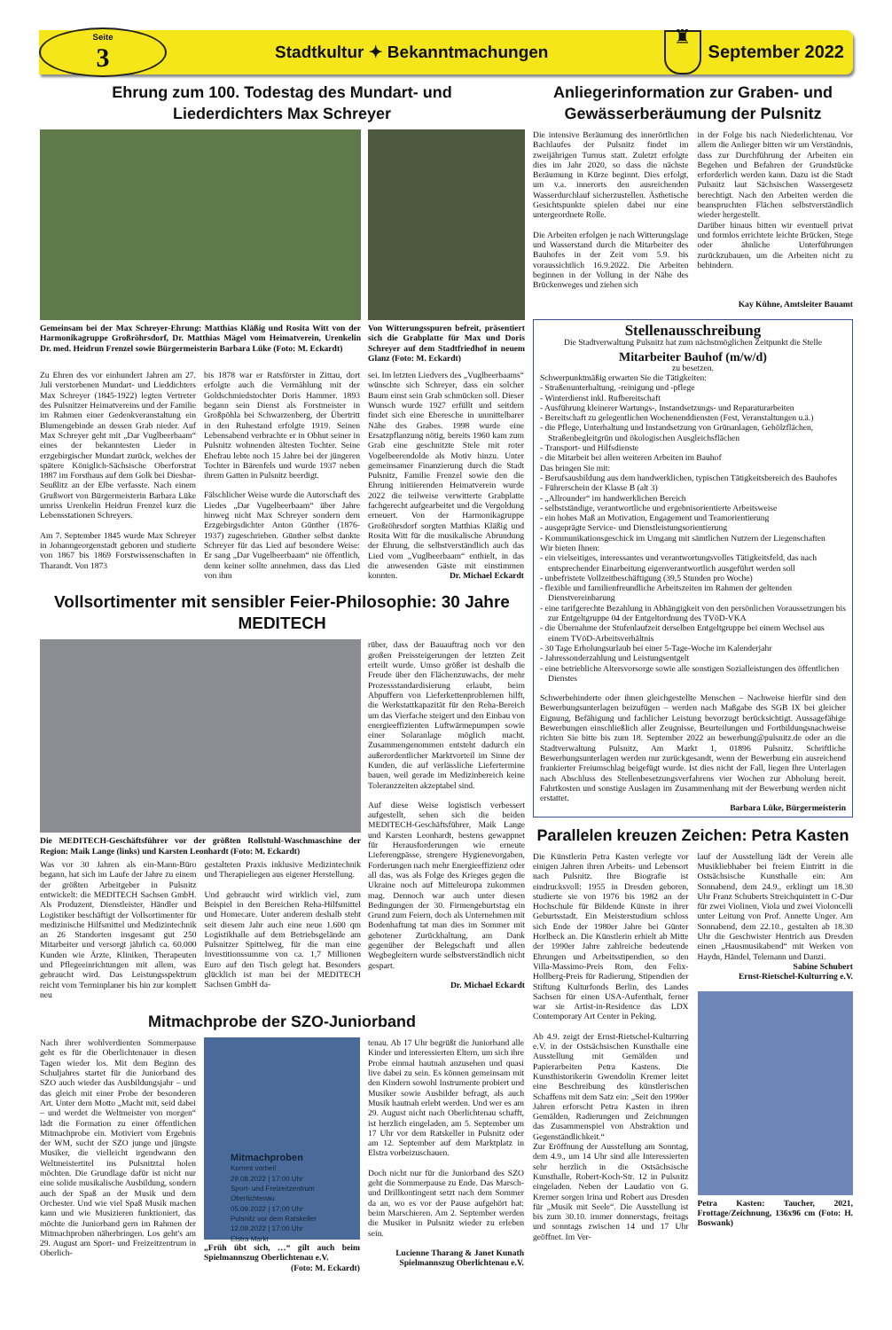Seite
3
Stadtkultur ✦ Bekanntmachungen
♜
September 2022
Ehrung zum 100. Todestag des Mundart- und
Liederdichters Max Schreyer
Gemeinsam bei der Max Schreyer-Ehrung: Matthias Kläßig und Rosita Witt von der Harmonikagruppe Großröhrsdorf, Dr. Matthias Mägel vom Heimatverein, Urenkelin Dr. med. Heidrun Frenzel sowie Bürgermeisterin Barbara Lüke (Foto: M. Eckardt)
Von Witterungsspuren befreit, präsentiert sich die Grabplatte für Max und Doris Schreyer auf dem Stadtfriedhof in neuem Glanz (Foto: M. Eckardt)
Zu Ehren des vor einhundert Jahren am 27. Juli verstorbenen Mundart- und Lieddichters Max Schreyer (1845-1922) legten Vertreter des Pulsnitzer Heimatvereins und der Familie im Rahmen einer Gedenkveranstaltung ein Blumengebinde an dessen Grab nieder. Auf Max Schreyer geht mit „Dar Vuglbeerbaam“ eines der bekanntesten Lieder in erzgebirgischer Mundart zurück, welches der spätere Königlich-Sächsische Oberforstrat 1887 im Forsthaus auf dem Golk bei Diesbar-Seußlitz an der Elbe verfasste. Nach einem Grußwort von Bürgermeisterin Barbara Lüke umriss Urenkelin Heidrun Frenzel kurz die Lebensstationen Schreyers.
Am 7. September 1845 wurde Max Schreyer in Johanngeorgenstadt geboren und studierte von 1867 bis 1869 Forstwissenschaften in Tharandt. Von 1873
bis 1878 war er Ratsförster in Zittau, dort erfolgte auch die Vermählung mit der Goldschmiedstochter Doris Hammer. 1893 begann sein Dienst als Forstmeister in Großpöhla bei Schwarzenberg, der Übertritt in den Ruhestand erfolgte 1919. Seinen Lebensabend verbrachte er in Obhut seiner in Pulsnitz wohnenden ältesten Tochter. Seine Ehefrau lebte noch 15 Jahre bei der jüngeren Tochter in Bärenfels und wurde 1937 neben ihrem Gatten in Pulsnitz beerdigt.
Fälschlicher Weise wurde die Autorschaft des Liedes „Dar Vugelbeerbaam“ über Jahre hinweg nicht Max Schreyer sondern dem Erzgebirgsdichter Anton Günther (1876-1937) zugeschrieben. Günther selbst dankte Schreyer für das Lied auf besondere Weise: Er sang „Dar Vugelbeerbaam“ nie öffentlich, denn keiner sollte annehmen, dass das Lied von ihm
sei. Im letzten Liedvers des „Vuglbeerbaams“ wünschte sich Schreyer, dass ein solcher Baum einst sein Grab schmücken soll. Dieser Wunsch wurde 1927 erfüllt und seitdem findet sich eine Eberesche in unmittelbarer Nähe des Grabes. 1998 wurde eine Ersatzpflanzung nötig, bereits 1960 kam zum Grab eine geschnitzte Stele mit roter Vogelbeerendolde als Motiv hinzu. Unter gemeinsamer Finanzierung durch die Stadt Pulsnitz, Familie Frenzel sowie den die Ehrung initiierenden Heimatverein wurde 2022 die teilweise verwitterte Grabplatte fachgerecht aufgearbeitet und die Vergoldung erneuert. Von der Harmonikagruppe Großröhrsdorf sorgten Matthias Kläßig und Rosita Witt für die musikalische Abrundung der Ehrung, die selbstverständlich auch das Lied vom „Vuglbeerbaam“ enthielt, in das die anwesenden Gäste mit einstimmen konnten. Dr. Michael Eckardt
Vollsortimenter mit sensibler Feier-Philosophie: 30 Jahre MEDITECH
Die MEDITECH-Geschäftsführer vor der größten Rollstuhl-Waschmaschine der Region: Maik Lange (links) und Karsten Leonhardt (Foto: M. Eckardt)
Was vor 30 Jahren als ein-Mann-Büro begann, hat sich im Laufe der Jahre zu einem der größten Arbeitgeber in Pulsnitz entwickelt: die MEDITECH Sachsen GmbH. Als Produzent, Dienstleister, Händler und Logistiker beschäftigt der Vollsortimenter für medizinische Hilfsmittel und Medizintechnik an 26 Standorten insgesamt gut 250 Mitarbeiter und versorgt jährlich ca. 60.000 Kunden wie Ärzte, Kliniken, Therapeuten und Pflegeeinrichtungen mit allem, was gebraucht wird. Das Leistungsspektrum reicht vom Terminplaner bis hin zur komplett neu
gestalteten Praxis inklusive Medizintechnik und Therapieliegen aus eigener Herstellung.
Und gebraucht wird wirklich viel, zum Beispiel in den Bereichen Reha-Hilfsmittel und Homecare. Unter anderem deshalb steht seit diesem Jahr auch eine neue 1.600 qm Logistikhalle auf dem Betriebsgelände am Pulsnitzer Spittelweg, für die man eine Investitionssumme von ca. 1,7 Millionen Euro auf den Tisch gelegt hat. Besonders glücklich ist man bei der MEDITECH Sachsen GmbH da-
rüber, dass der Bauauftrag noch vor den großen Preissteigerungen der letzten Zeit erteilt wurde. Umso größer ist deshalb die Freude über den Flächenzuwachs, der mehr Prozessstandardisierung erlaubt, beim Abpuffern von Lieferkettenproblemen hilft, die Werkstattkapazität für den Reha-Bereich um das Vierfache steigert und den Einbau von energieeffizienten Luftwärmepumpen sowie einer Solaranlage möglich macht. Zusammengenommen entsteht dadurch ein außerordentlicher Marktvorteil im Sinne der Kunden, die auf verlässliche Liefertermine bauen, weil gerade im Medizinbereich keine Toleranzzeiten akzeptabel sind.
Auf diese Weise logistisch verbessert aufgestellt, sehen sich die beiden MEDITECH-Geschäftsführer, Maik Lange und Karsten Leonhardt, bestens gewappnet für Herausforderungen wie erneute Lieferengpässe, strengere Hygienevorgaben, Forderungen nach mehr Energieeffizienz oder all das, was als Folge des Krieges gegen die Ukraine noch auf Mitteleuropa zukommen mag. Dennoch war auch unter diesen Bedingungen der 30. Firmengeburtstag ein Grund zum Feiern, doch als Unternehmen mit Bodenhaftung tat man dies im Sommer mit gebotener Zurückhaltung, am Dank gegenüber der Belegschaft und allen Wegbegleitern wurde selbstverständlich nicht gespart.
Dr. Michael Eckardt
Mitmachprobe der SZO-Juniorband
Nach ihrer wohlverdienten Sommerpause geht es für die Oberlichtenauer in diesen Tagen wieder los. Mit dem Beginn des Schuljahres startet für die Juniorband des SZO auch wieder das Ausbildungsjahr – und das gleich mit einer Probe der besonderen Art. Unter dem Motto „Macht mit, seid dabei – und werdet die Weltmeister von morgen“ lädt die Formation zu einer öffentlichen Mitmachprobe ein. Motiviert vom Ergebnis der WM, sucht der SZO junge und jüngste Musiker, die vielleicht irgendwann den Weltmeistertitel ins Pulsnitztal holen möchten. Die Grundlage dafür ist nicht nur eine solide musikalische Ausbildung, sondern auch der Spaß an der Musik und dem Orchester. Und wie viel Spaß Musik machen kann und wie Musizieren funktioniert, das möchte die Juniorband gern im Rahmen der Mitmachproben näherbringen. Los geht's am 29. August am Sport- und Freizeitzentrum in Oberlich-
Mitmachproben
Kommt vorbei!
29.08.2022 | 17:00 Uhr
Sport- und Freizeitzentrum Oberlichtenau
05.09.2022 | 17:00 Uhr
Pulsnitz vor dem Ratskeller
12.09.2022 | 17:00 Uhr
Elstra Markt
„Früh übt sich, …“ gilt auch beim Spielmannszug Oberlichtenau e.V.
(Foto: M. Eckardt)
tenau. Ab 17 Uhr begrüßt die Juniorband alle Kinder und interessierten Eltern, um sich ihre Probe einmal hautnah anzusehen und quasi live dabei zu sein. Es können gemeinsam mit den Kindern sowohl Instrumente probiert und Musiker sowie Ausbilder befragt, als auch Musik hautnah erlebt werden. Und wer es am 29. August nicht nach Oberlichtenau schafft, ist herzlich eingeladen, am 5. September um 17 Uhr vor dem Ratskeller in Pulsnitz oder am 12. September auf dem Marktplatz in Elstra vorbeizuschauen.
Doch nicht nur für die Juniorband des SZO geht die Sommerpause zu Ende. Das Marsch- und Drillkontingent setzt nach dem Sommer da an, wo es vor der Pause aufgehört hat: beim Marschieren. Am 2. September werden die Musiker in Pulsnitz wieder zu erleben sein.
Lucienne Tharang & Janet Kunath
Spielmannszug Oberlichtenau e.V.
Anliegerinformation zur Graben- und
Gewässerberäumung der Pulsnitz
Die intensive Beräumung des innerörtlichen Bachlaufes der Pulsnitz findet im zweijährigen Turnus statt. Zuletzt erfolgte dies im Jahr 2020, so dass die nächste Beräumung in Kürze beginnt. Dies erfolgt, um v.a. innerorts den ausreichenden Wasserdurchlauf sicherzustellen. Ästhetische Gesichtspunkte spielen dabei nur eine untergeordnete Rolle.
Die Arbeiten erfolgen je nach Witterungslage und Wasserstand durch die Mitarbeiter des Bauhofes in der Zeit vom 5.9. bis voraussichtlich 16.9.2022. Die Arbeiten beginnen in der Vollung in der Nähe des Brückenweges und ziehen sich
in der Folge bis nach Niederlichtenau. Vor allem die Anlieger bitten wir um Verständnis, dass zur Durchführung der Arbeiten ein Begehen und Befahren der Grundstücke erforderlich werden kann. Dazu ist die Stadt Pulsnitz laut Sächsischen Wassergesetz berechtigt. Nach den Arbeiten werden die beanspruchten Flächen selbstverständlich wieder hergestellt.
Darüber hinaus bitten wir eventuell privat und formlos errichtete leichte Brücken, Stege oder ähnliche Unterführungen zurückzubauen, um die Arbeiten nicht zu behindern.
Kay Kühne, Amtsleiter Bauamt
Stellenausschreibung
Die Stadtverwaltung Pulsnitz hat zum nächstmöglichen Zeitpunkt die Stelle
Mitarbeiter Bauhof (m/w/d)
zu besetzen.
Schwerpunktmäßig erwarten Sie die Tätigkeiten:
- Straßenunterhaltung, -reinigung und -pflege
- Winterdienst inkl. Rufbereitschaft
- Ausführung kleinerer Wartungs-, Instandsetzungs- und Reparaturarbeiten
- Bereitschaft zu gelegentlichen Wochenenddiensten (Fest, Veranstaltungen u.ä.)
- die Pflege, Unterhaltung und Instandsetzung von Grünanlagen, Gehölzflächen, Straßenbegleitgrün und ökologischen Ausgleichsflächen
- Transport- und Hilfsdienste
- die Mitarbeit bei allen weiteren Arbeiten im Bauhof
Das bringen Sie mit:
- Berufsausbildung aus dem handwerklichen, typischen Tätigkeitsbereich des Bauhofes
- Führerschein der Klasse B (alt 3)
- „Allrounder“ im handwerklichen Bereich
- selbstständige, verantwortliche und ergebnisorientierte Arbeitsweise
- ein hohes Maß an Motivation, Engagement und Teamorientierung
- ausgeprägte Service- und Dienstleistungsorientierung
- Kommunikationsgeschick im Umgang mit sämtlichen Nutzern der Liegenschaften
Wir bieten Ihnen:
- ein vielseitiges, interessantes und verantwortungsvolles Tätigkeitsfeld, das nach entsprechender Einarbeitung eigenverantwortlich ausgeführt werden soll
- unbefristete Vollzeitbeschäftigung (39,5 Stunden pro Woche)
- flexible und familienfreundliche Arbeitszeiten im Rahmen der geltenden Dienstvereinbarung
- eine tarifgerechte Bezahlung in Abhängigkeit von den persönlichen Voraussetzungen bis zur Entgeltgruppe 04 der Entgeltordnung des TVöD-VKA
- die Übernahme der Stufenlaufzeit derselben Entgeltgruppe bei einem Wechsel aus einem TVöD-Arbeitsverhältnis
- 30 Tage Erholungsurlaub bei einer 5-Tage-Woche im Kalenderjahr
- Jahressonderzahlung und Leistungsentgelt
- eine betriebliche Altersvorsorge sowie alle sonstigen Sozialleistungen des öffentlichen Dienstes
Schwerbehinderte oder ihnen gleichgestellte Menschen – Nachweise hierfür sind den Bewerbungsunterlagen beizufügen – werden nach Maßgabe des SGB IX bei gleicher Eignung, Befähigung und fachlicher Leistung bevorzugt berücksichtigt. Aussagefähige Bewerbungen einschließlich aller Zeugnisse, Beurteilungen und Fortbildungsnachweise richten Sie bitte bis zum 18. September 2022 an bewerbung@pulsnitz.de oder an die Stadtverwaltung Pulsnitz, Am Markt 1, 01896 Pulsnitz. Schriftliche Bewerbungsunterlagen werden nur zurückgesandt, wenn der Bewerbung ein ausreichend frankierter Freiumschlag beigefügt wurde. Ist dies nicht der Fall, liegen Ihre Unterlagen nach Abschluss des Stellenbesetzungsverfahrens vier Wochen zur Abholung bereit. Fahrtkosten und sonstige Auslagen im Zusammenhang mit der Bewerbung werden nicht erstattet.
Barbara Lüke, Bürgermeisterin
Parallelen kreuzen Zeichen: Petra Kasten
Die Künstlerin Petra Kasten verlegte vor einigen Jahren ihren Arbeits- und Lebensort nach Pulsnitz. Ihre Biografie ist eindrucksvoll: 1955 in Dresden geboren, studierte sie von 1976 bis 1982 an der Hochschule für Bildende Künste in ihrer Geburtsstadt. Ein Meisterstudium schloss sich Ende der 1980er Jahre bei Günter Horlbeck an. Die Künstlerin erhielt ab Mitte der 1990er Jahre zahlreiche bedeutende Ehrungen und Arbeitsstipendien, so den Villa-Massimo-Preis Rom, den Felix-Hollberg-Preis für Radierung, Stipendien der Stiftung Kulturfonds Berlin, des Landes Sachsen für einen USA-Aufenthalt, ferner war sie Artist-in-Residence das LDX Contemporary Art Center in Peking.
Ab 4.9. zeigt der Ernst-Rietschel-Kulturring e.V. in der Ostsächsischen Kunsthalle eine Ausstellung mit Gemälden und Papierarbeiten Petra Kastens. Die Kunsthistorikerin Gwendolin Kremer leitet eine Beschreibung des künstlerischen Schaffens mit dem Satz ein: „Seit den 1990er Jahren erforscht Petra Kasten in ihren Gemälden, Radierungen und Zeichnungen das Zusammenspiel von Abstraktion und Gegenständlichkeit.“
Zur Eröffnung der Ausstellung am Sonntag, dem 4.9., um 14 Uhr sind alle Interessierten sehr herzlich in die Ostsächsische Kunsthalle, Robert-Koch-Str. 12 in Pulsnitz eingeladen. Neben der Laudatio von G. Kremer sorgen Irina und Robert aus Dresden für „Musik mit Seele“. Die Ausstellung ist bis zum 30.10. immer donnerstags, freitags und sonntags zwischen 14 und 17 Uhr geöffnet. Im Ver-
lauf der Ausstellung lädt der Verein alle Musikliebhaber bei freiem Eintritt in die Ostsächsische Kunsthalle ein: Am Sonnabend, dem 24.9., erklingt um 18.30 Uhr Franz Schuberts Streichquintett in C-Dur für zwei Violinen, Viola und zwei Violoncelli unter Leitung von Prof. Annette Unger. Am Sonnabend, dem 22.10., gestalten ab 18.30 Uhr die Geschwister Hentrich aus Dresden einen „Hausmusikabend“ mit Werken von Haydn, Händel, Telemann und Danzi.
Sabine Schubert
Ernst-Rietschel-Kulturring e.V.
Petra Kasten: Taucher, 2021, Frottage/Zeichnung, 136x96 cm (Foto: H. Boswank)